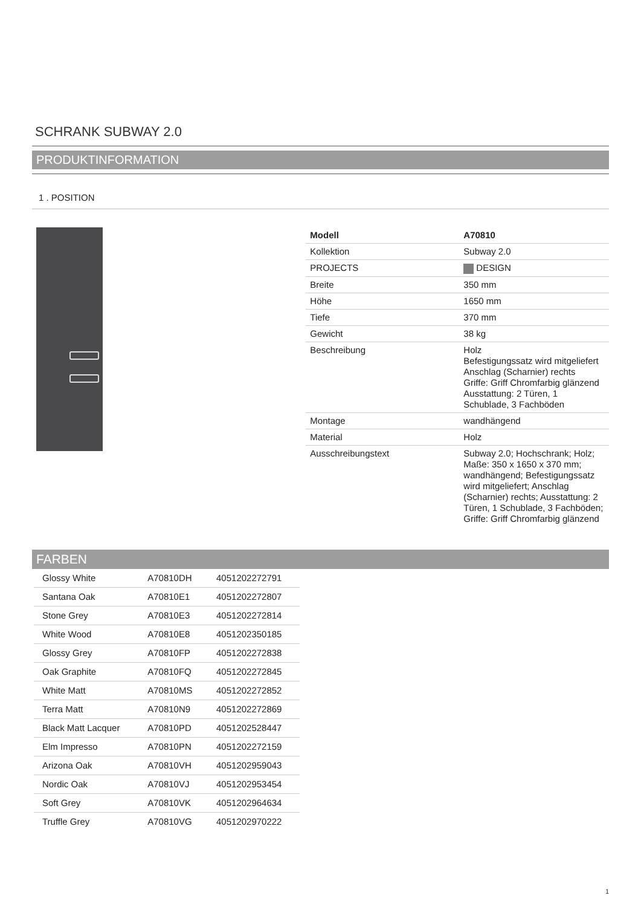SCHRANK SUBWAY 2.0
PRODUKTINFORMATION
1 . POSITION
| Modell | A70810 |
| Kollektion | Subway 2.0 |
| PROJECTS | DESIGN |
| Breite | 350 mm |
| Höhe | 1650 mm |
| Tiefe | 370 mm |
| Gewicht | 38 kg |
| Beschreibung | Holz Befestigungssatz wird mitgeliefert Anschlag (Scharnier) rechts Griffe: Griff Chromfarbig glänzend Ausstattung: 2 Türen, 1 Schublade, 3 Fachböden |
| Montage | wandhängend |
| Material | Holz |
| Ausschreibungstext | Subway 2.0; Hochschrank; Holz; Maße: 350 x 1650 x 370 mm; wandhängend; Befestigungssatz wird mitgeliefert; Anschlag (Scharnier) rechts; Ausstattung: 2 Türen, 1 Schublade, 3 Fachböden; Griffe: Griff Chromfarbig glänzend |
FARBEN
| Glossy White | A70810DH | 4051202272791 |
| Santana Oak | A70810E1 | 4051202272807 |
| Stone Grey | A70810E3 | 4051202272814 |
| White Wood | A70810E8 | 4051202350185 |
| Glossy Grey | A70810FP | 4051202272838 |
| Oak Graphite | A70810FQ | 4051202272845 |
| White Matt | A70810MS | 4051202272852 |
| Terra Matt | A70810N9 | 4051202272869 |
| Black Matt Lacquer | A70810PD | 4051202528447 |
| Elm Impresso | A70810PN | 4051202272159 |
| Arizona Oak | A70810VH | 4051202959043 |
| Nordic Oak | A70810VJ | 4051202953454 |
| Soft Grey | A70810VK | 4051202964634 |
| Truffle Grey | A70810VG | 4051202970222 |
1